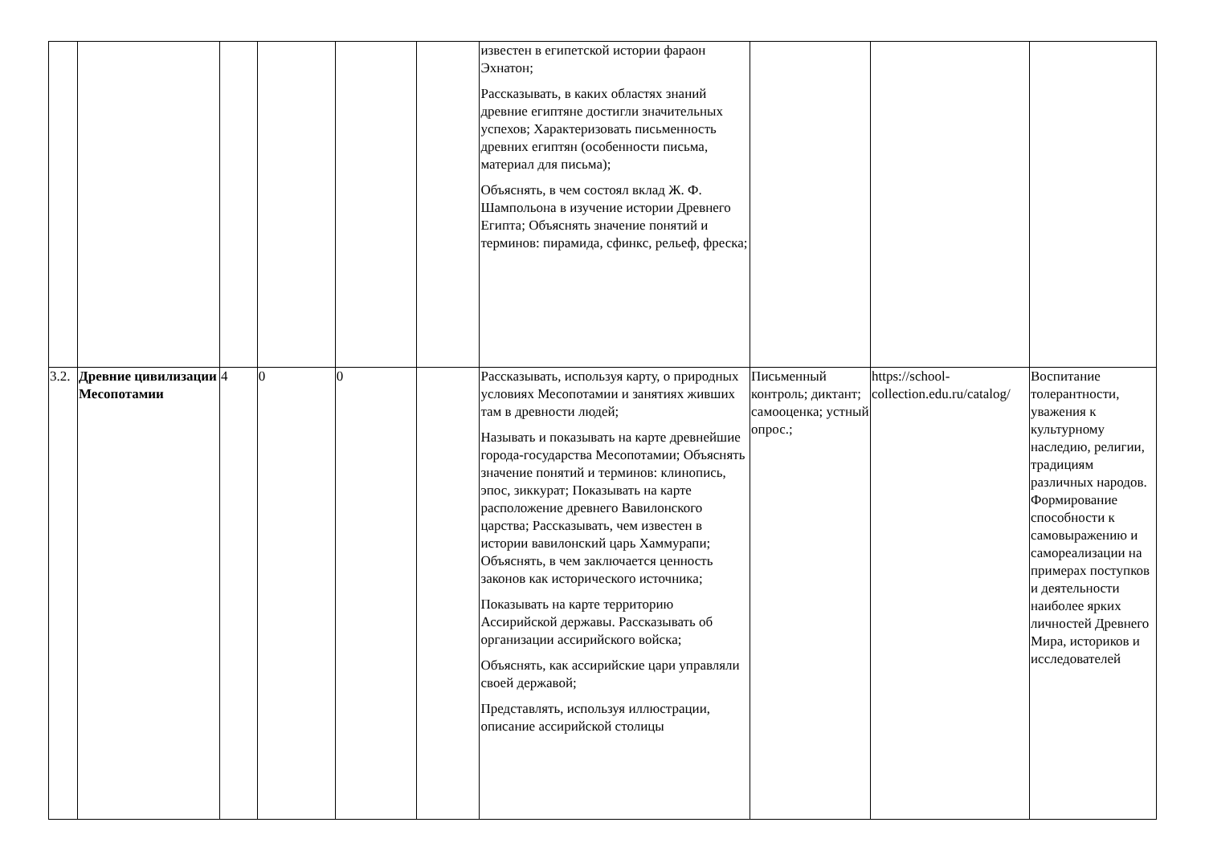| | | | | | | известен в египетской истории фараон Эхнатон; Рассказывать, в каких областях знаний древние египтяне достигли значительных успехов; Характеризовать письменность древних египтян (особенности письма, материал для письма); Объяснять, в чем состоял вклад Ж. Ф. Шампольона в изучение истории Древнего Египта; Объяснять значение понятий и терминов: пирамида, сфинкс, рельеф, фреска; | | | |
| 3.2. | Древние цивилизации Месопотамии | 4 | 0 | 0 | | Рассказывать, используя карту, о природных условиях Месопотамии и занятиях живших там в древности людей; Называть и показывать на карте древнейшие города-государства Месопотамии; Объяснять значение понятий и терминов: клинопись, эпос, зиккурат; Показывать на карте расположение древнего Вавилонского царства; Рассказывать, чем известен в истории вавилонский царь Хаммурапи; Объяснять, в чем заключается ценность законов как исторического источника; Показывать на карте территорию Ассирийской державы. Рассказывать об организации ассирийского войска; Объяснять, как ассирийские цари управляли своей державой; Представлять, используя иллюстрации, описание ассирийской столицы | Письменный контроль; диктант; самооценка; устный опрос.; | https://school-collection.edu.ru/catalog/ | Воспитание толерантности, уважения к культурному наследию, религии, традициям различных народов. Формирование способности к самовыражению и самореализации на примерах поступков и деятельности наиболее ярких личностей Древнего Мира, историков и исследователей |